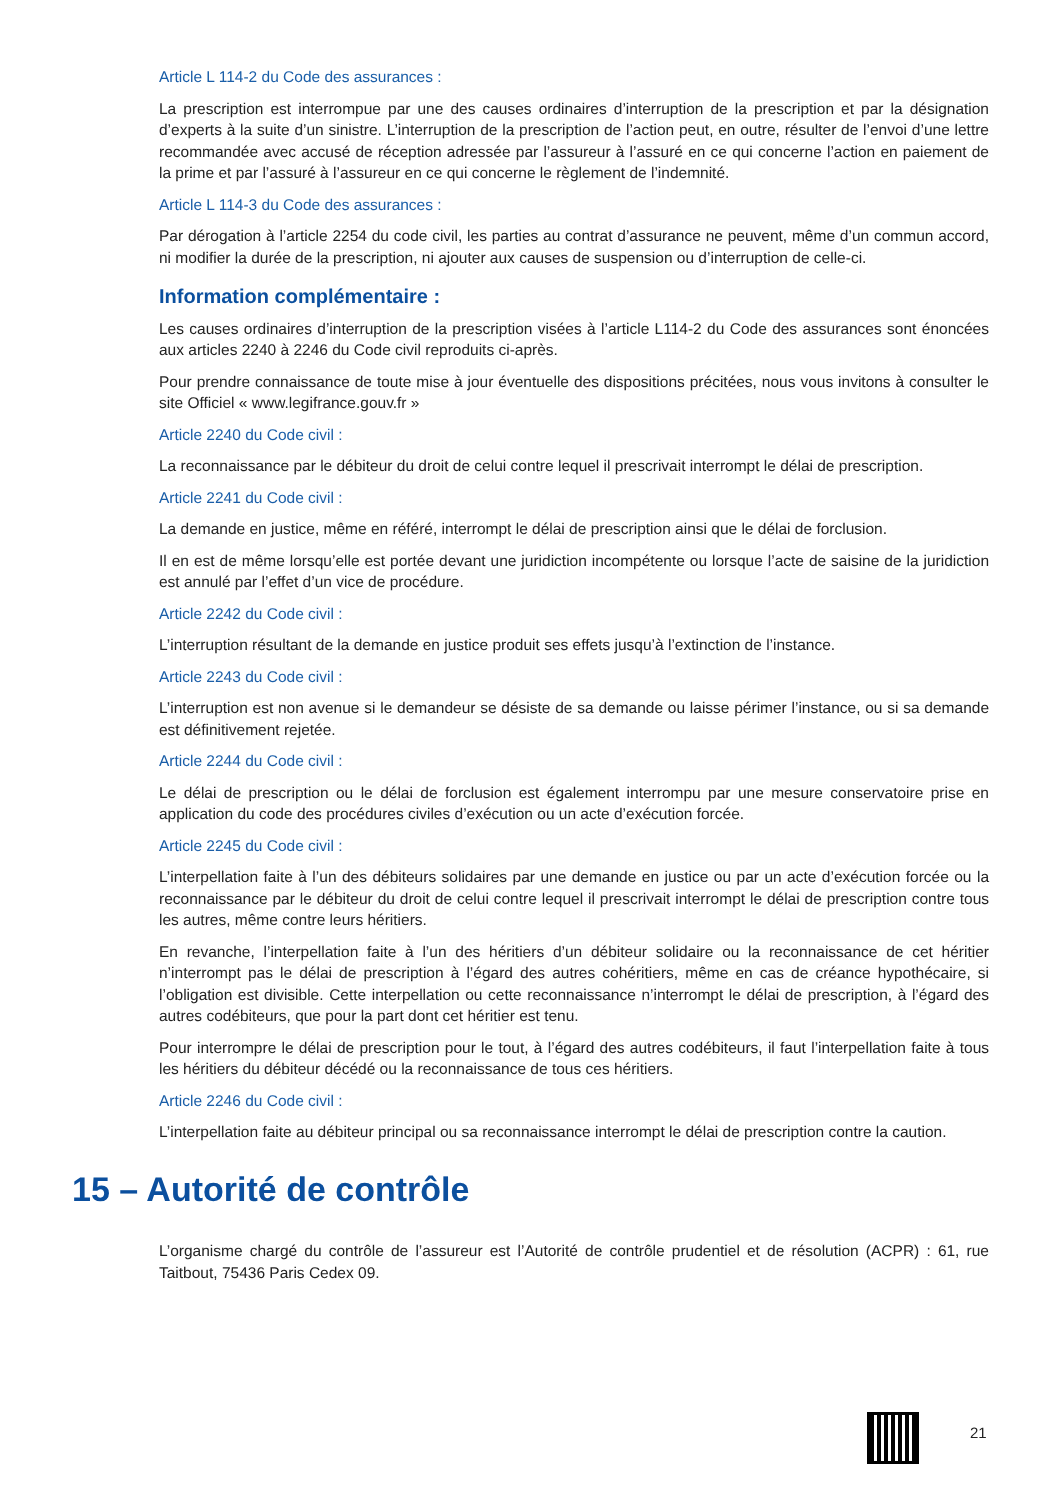Article L 114-2 du Code des assurances :
La prescription est interrompue par une des causes ordinaires d’interruption de la prescription et par la désignation d’experts à la suite d’un sinistre. L’interruption de la prescription de l’action peut, en outre, résulter de l’envoi d’une lettre recommandée avec accusé de réception adressée par l’assureur à l’assuré en ce qui concerne l’action en paiement de la prime et par l’assuré à l’assureur en ce qui concerne le règlement de l’indemnité.
Article L 114-3 du Code des assurances :
Par dérogation à l’article 2254 du code civil, les parties au contrat d’assurance ne peuvent, même d’un commun accord, ni modifier la durée de la prescription, ni ajouter aux causes de suspension ou d’interruption de celle-ci.
Information complémentaire :
Les causes ordinaires d’interruption de la prescription visées à l’article L114-2 du Code des assurances sont énoncées aux articles 2240 à 2246 du Code civil reproduits ci-après.
Pour prendre connaissance de toute mise à jour éventuelle des dispositions précitées, nous vous invitons à consulter le site Officiel « www.legifrance.gouv.fr »
Article 2240 du Code civil :
La reconnaissance par le débiteur du droit de celui contre lequel il prescrivait interrompt le délai de prescription.
Article 2241 du Code civil :
La demande en justice, même en référé, interrompt le délai de prescription ainsi que le délai de forclusion.
Il en est de même lorsqu’elle est portée devant une juridiction incompétente ou lorsque l’acte de saisine de la juridiction est annulé par l’effet d’un vice de procédure.
Article 2242 du Code civil :
L’interruption résultant de la demande en justice produit ses effets jusqu’à l’extinction de l’instance.
Article 2243 du Code civil :
L’interruption est non avenue si le demandeur se désiste de sa demande ou laisse périmer l’instance, ou si sa demande est définitivement rejetée.
Article 2244 du Code civil :
Le délai de prescription ou le délai de forclusion est également interrompu par une mesure conservatoire prise en application du code des procédures civiles d’exécution ou un acte d’exécution forcée.
Article 2245 du Code civil :
L’interpellation faite à l’un des débiteurs solidaires par une demande en justice ou par un acte d’exécution forcée ou la reconnaissance par le débiteur du droit de celui contre lequel il prescrivait interrompt le délai de prescription contre tous les autres, même contre leurs héritiers.
En revanche, l’interpellation faite à l’un des héritiers d’un débiteur solidaire ou la reconnaissance de cet héritier n’interrompt pas le délai de prescription à l’égard des autres cohéritiers, même en cas de créance hypothécaire, si l’obligation est divisible. Cette interpellation ou cette reconnaissance n’interrompt le délai de prescription, à l’égard des autres codébiteurs, que pour la part dont cet héritier est tenu.
Pour interrompre le délai de prescription pour le tout, à l’égard des autres codébiteurs, il faut l’interpellation faite à tous les héritiers du débiteur décédé ou la reconnaissance de tous ces héritiers.
Article 2246 du Code civil :
L’interpellation faite au débiteur principal ou sa reconnaissance interrompt le délai de prescription contre la caution.
15 – Autorité de contrôle
L’organisme chargé du contrôle de l’assureur est l’Autorité de contrôle prudentiel et de résolution (ACPR) : 61, rue Taitbout, 75436 Paris Cedex 09.
21